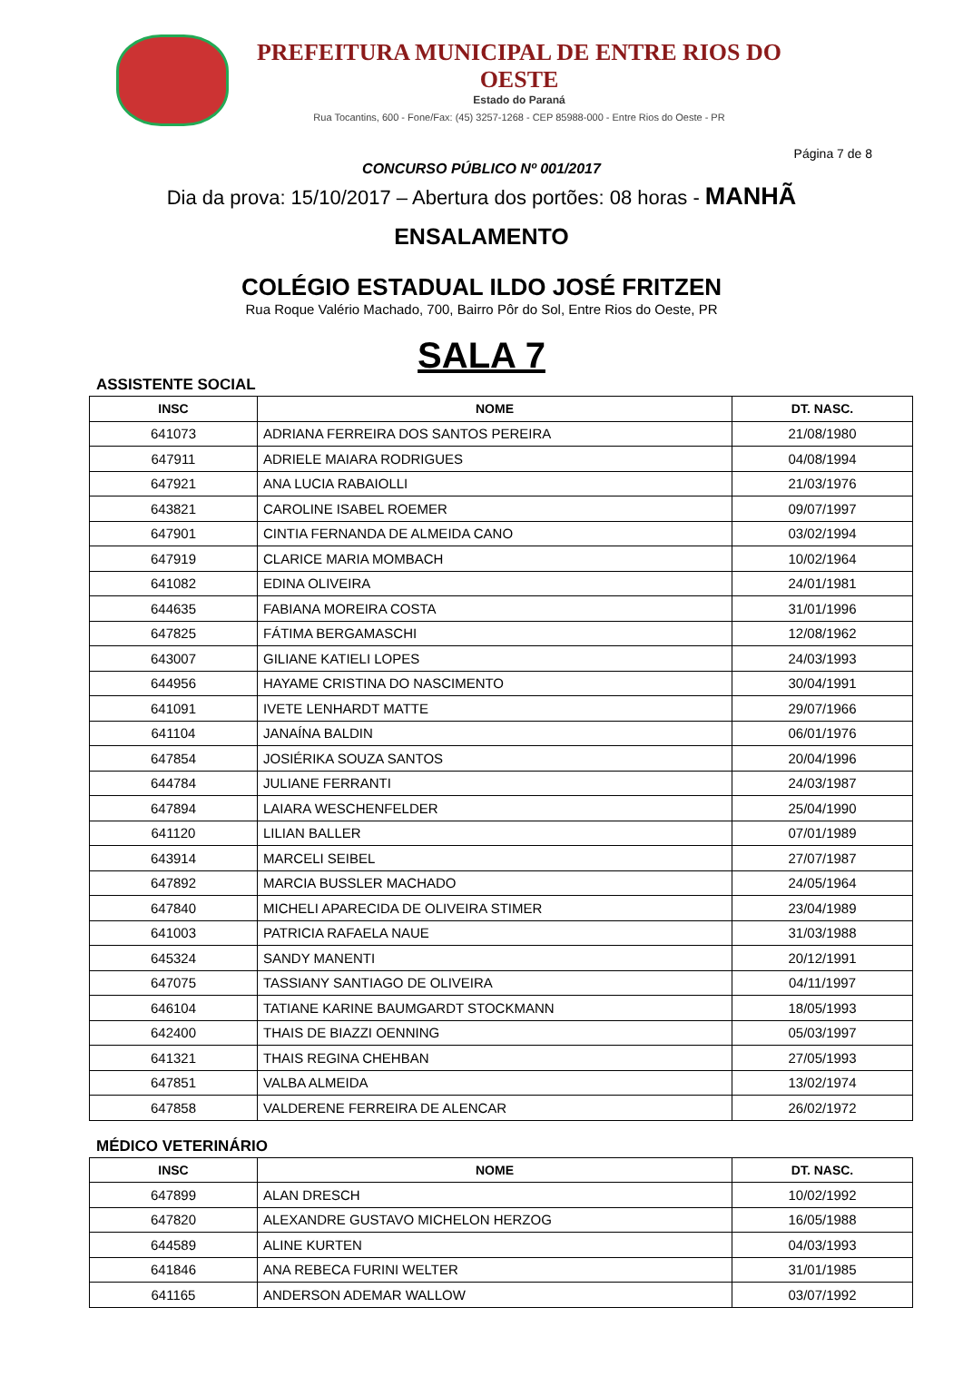PREFEITURA MUNICIPAL DE ENTRE RIOS DO OESTE
Estado do Paraná
Rua Tocantins, 600 - Fone/Fax: (45) 3257-1268 - CEP 85988-000 - Entre Rios do Oeste - PR
Página 7 de 8
CONCURSO PÚBLICO Nº 001/2017
Dia da prova: 15/10/2017 – Abertura dos portões: 08 horas - MANHÃ
ENSALAMENTO
COLÉGIO ESTADUAL ILDO JOSÉ FRITZEN
Rua Roque Valério Machado, 700, Bairro Pôr do Sol, Entre Rios do Oeste, PR
SALA 7
ASSISTENTE SOCIAL
| INSC | NOME | DT. NASC. |
| --- | --- | --- |
| 641073 | ADRIANA FERREIRA DOS SANTOS PEREIRA | 21/08/1980 |
| 647911 | ADRIELE MAIARA RODRIGUES | 04/08/1994 |
| 647921 | ANA LUCIA RABAIOLLI | 21/03/1976 |
| 643821 | CAROLINE ISABEL ROEMER | 09/07/1997 |
| 647901 | CINTIA FERNANDA DE ALMEIDA CANO | 03/02/1994 |
| 647919 | CLARICE MARIA MOMBACH | 10/02/1964 |
| 641082 | EDINA OLIVEIRA | 24/01/1981 |
| 644635 | FABIANA MOREIRA COSTA | 31/01/1996 |
| 647825 | FÁTIMA BERGAMASCHI | 12/08/1962 |
| 643007 | GILIANE KATIELI LOPES | 24/03/1993 |
| 644956 | HAYAME CRISTINA DO NASCIMENTO | 30/04/1991 |
| 641091 | IVETE LENHARDT MATTE | 29/07/1966 |
| 641104 | JANAÍNA BALDIN | 06/01/1976 |
| 647854 | JOSIÉRIKA SOUZA SANTOS | 20/04/1996 |
| 644784 | JULIANE FERRANTI | 24/03/1987 |
| 647894 | LAIARA WESCHENFELDER | 25/04/1990 |
| 641120 | LILIAN BALLER | 07/01/1989 |
| 643914 | MARCELI SEIBEL | 27/07/1987 |
| 647892 | MARCIA BUSSLER MACHADO | 24/05/1964 |
| 647840 | MICHELI APARECIDA DE OLIVEIRA STIMER | 23/04/1989 |
| 641003 | PATRICIA RAFAELA NAUE | 31/03/1988 |
| 645324 | SANDY MANENTI | 20/12/1991 |
| 647075 | TASSIANY SANTIAGO DE OLIVEIRA | 04/11/1997 |
| 646104 | TATIANE KARINE BAUMGARDT STOCKMANN | 18/05/1993 |
| 642400 | THAIS DE BIAZZI OENNING | 05/03/1997 |
| 641321 | THAIS REGINA CHEHBAN | 27/05/1993 |
| 647851 | VALBA ALMEIDA | 13/02/1974 |
| 647858 | VALDERENE FERREIRA DE ALENCAR | 26/02/1972 |
MÉDICO VETERINÁRIO
| INSC | NOME | DT. NASC. |
| --- | --- | --- |
| 647899 | ALAN DRESCH | 10/02/1992 |
| 647820 | ALEXANDRE GUSTAVO MICHELON HERZOG | 16/05/1988 |
| 644589 | ALINE KURTEN | 04/03/1993 |
| 641846 | ANA REBECA FURINI WELTER | 31/01/1985 |
| 641165 | ANDERSON ADEMAR WALLOW | 03/07/1992 |